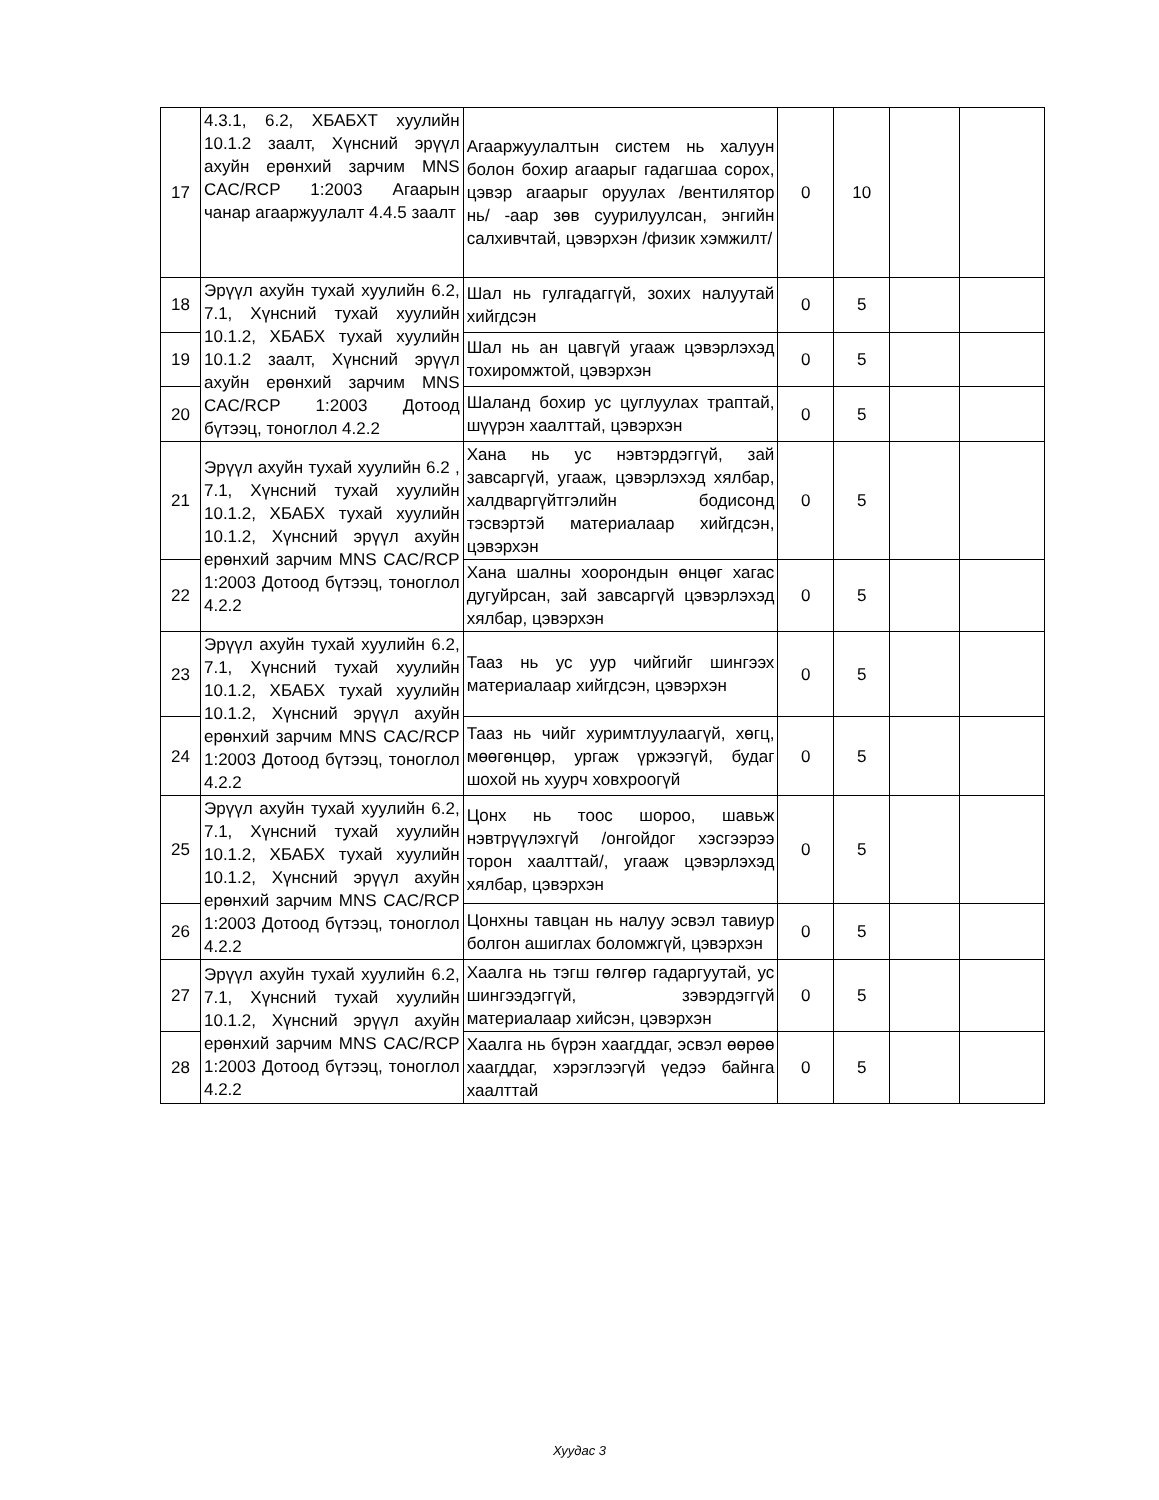| 17 | 4.3.1, 6.2, ХБАБХТ хуулийн 10.1.2 заалт, Хүнсний эрүүл ахуйн ерөнхий зарчим MNS CAC/RCP 1:2003 Агаарын чанар агааржуулалт 4.4.5 заалт | Агааржуулалтын систем нь халуун болон бохир агаарыг гадагшаа сорох, цэвэр агаарыг оруулах /вентилятор нь/ -аар зөв суурилуулсан, энгийн салхивчтай, цэвэрхэн /физик хэмжилт/ | 0 | 10 | | |
| 18 | Эрүүл ахуйн тухай хуулийн 6.2, 7.1, Хүнсний тухай хуулийн 10.1.2, ХБАБХ тухай хуулийн 10.1.2 заалт, Хүнсний эрүүл ахуйн ерөнхий зарчим MNS CAC/RCP 1:2003 Дотоод бүтээц, тоноглол 4.2.2 | Шал нь гулгадаггүй, зохих налуутай хийгдсэн | 0 | 5 | | |
| 19 | | Шал нь ан цавгүй угааж цэвэрлэхэд тохиромжтой, цэвэрхэн | 0 | 5 | | |
| 20 | | Шаланд бохир ус цуглуулах траптай, шүүрэн хаалттай, цэвэрхэн | 0 | 5 | | |
| 21 | Эрүүл ахуйн тухай хуулийн 6.2 , 7.1, Хүнсний тухай хуулийн 10.1.2, ХБАБХ тухай хуулийн 10.1.2, Хүнсний эрүүл ахуйн ерөнхий зарчим MNS CAC/RCP 1:2003 Дотоод бүтээц, тоноглол 4.2.2 | Хана нь ус нэвтэрдэггүй, зай завсаргүй, угааж, цэвэрлэхэд хялбар, халдваргүйтгэлийн бодисонд тэсвэртэй материалаар хийгдсэн, цэвэрхэн | 0 | 5 | | |
| 22 | | Хана шалны хоорондын өнцөг хагас дугуйрсан, зай завсаргүй цэвэрлэхэд хялбар, цэвэрхэн | 0 | 5 | | |
| 23 | Эрүүл ахуйн тухай хуулийн 6.2, 7.1, Хүнсний тухай хуулийн 10.1.2, ХБАБХ тухай хуулийн 10.1.2, Хүнсний эрүүл ахуйн ерөнхий зарчим MNS CAC/RCP 1:2003 Дотоод бүтээц, тоноглол 4.2.2 | Тааз нь ус уур чийгийг шингээх материалаар хийгдсэн, цэвэрхэн | 0 | 5 | | |
| 24 | | Тааз нь чийг хуримтлуулаагүй, хөгц, мөөгөнцөр, ургаж үржээгүй, будаг шохой нь хуурч ховхроогүй | 0 | 5 | | |
| 25 | Эрүүл ахуйн тухай хуулийн 6.2, 7.1, Хүнсний тухай хуулийн 10.1.2, ХБАБХ тухай хуулийн 10.1.2, Хүнсний эрүүл ахуйн ерөнхий зарчим MNS CAC/RCP 1:2003 Дотоод бүтээц, тоноглол 4.2.2 | Цонх нь тоос шороо, шавьж нэвтрүүлэхгүй /онгойдог хэсгээрээ торон хаалттай/, угааж цэвэрлэхэд хялбар, цэвэрхэн | 0 | 5 | | |
| 26 | | Цонхны тавцан нь налуу эсвэл тавиур болгон ашиглах боломжгүй, цэвэрхэн | 0 | 5 | | |
| 27 | Эрүүл ахуйн тухай хуулийн 6.2, 7.1, Хүнсний тухай хуулийн 10.1.2, Хүнсний эрүүл ахуйн ерөнхий зарчим MNS CAC/RCP 1:2003 Дотоод бүтээц, тоноглол 4.2.2 | Хаалга нь тэгш гөлгөр гадаргуутай, ус шингээдэггүй, зэвэрдэггүй материалаар хийсэн, цэвэрхэн | 0 | 5 | | |
| 28 | | Хаалга нь бүрэн хаагддаг, эсвэл өөрөө хаагддаг, хэрэглээгүй үедээ байнга хаалттай | 0 | 5 | | |
Хуудас 3